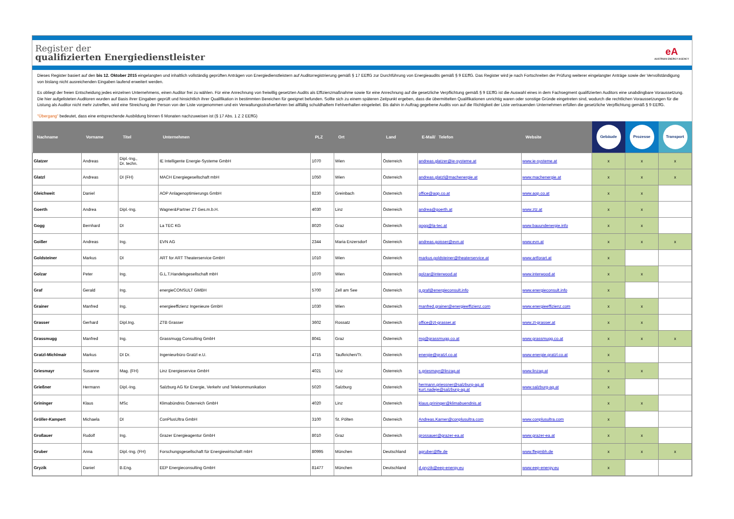Register der
qualifizierten Energiedienstleister
eA
AUSTRIAN ENERGY AGENCY
Dieses Register basiert auf den bis 12. Oktober 2015 eingelangten und inhaltlich vollständig geprüften Anträgen von Energiedienstleistern auf Auditorregistrierung gemäß § 17 EEffG zur Durchführung von Energieaudits gemäß § 9 EEffG. Das Register wird je nach Fortschreiten der Prüfung weiterer eingelangter Anträge sowie der Vervollständigung von bislang nicht ausreichenden Eingaben laufend erweitert werden.
Es obliegt der freien Entscheidung jedes einzelnen Unternehmens, einen Auditor frei zu wählen. Für eine Anrechnung von freiwillig gesetzten Audits als Effizienzmaßnahme sowie für eine Anrechnung auf die gesetzliche Verpflichtung gemäß § 9 EEffG ist die Auswahl eines in dem Fachsegment qualifizierten Auditors eine unabdingbare Voraussetzung. Die hier aufgelisteten Auditoren wurden auf Basis ihrer Eingaben geprüft und hinsichtlich ihrer Qualifikation in bestimmten Bereichen für geeignet befunden. Sollte sich zu einem späteren Zeitpunkt ergeben, dass die übermittelten Qualifikationen unrichtig waren oder sonstige Gründe eingetreten sind, wodurch die rechtlichen Voraussetzungen für die Listung als Auditor nicht mehr zutreffen, wird eine Streichung der Person von der Liste vorgenommen und ein Verwaltungsstrafverfahren bei allfällig schuldhaftem Fehlverhalten eingeleitet. Bis dahin in Auftrag gegebene Audits von auf die Richtigkeit der Liste vertrauenden Unternehmen erfüllen die gesetzliche Verpflichtung gemäß § 9 EEffG.
"Übergang" bedeutet, dass eine entsprechende Ausbildung binnen 6 Monaten nachzuweisen ist (§ 17 Abs. 1 Z 2 EEffG)
| Nachname | Vorname | Titel | Unternehmen | PLZ | Ort | Land | E-Mail/ Telefon | Website | Gebäude | Prozesse | Transport |
| --- | --- | --- | --- | --- | --- | --- | --- | --- | --- | --- | --- |
| Glatzer | Andreas | Dipl.-Ing., Dr. techn. | IE Intelligente Energie-Systeme GmbH | 1070 | Wien | Österreich | andreas.glatzer@ie-systeme.at | www.ie-systeme.at | x | x | x |
| Glatzl | Andreas | DI (FH) | MACH Energiegesellschaft mbH | 1050 | Wien | Österreich | andreas.glatzl@machenergie.at | www.machenergie.at | x | x | x |
| Gleichweit | Daniel | | AOP Anlagenoptimierungs GmbH | 8230 | Greinbach | Österreich | office@aop.co.at | www.aop.co.at | x | x | |
| Goerth | Andrea | Dipl.-Ing. | Wagner&Partner ZT Ges.m.b.H. | 4030 | Linz | Österreich | andrea@goerth.at | www.ztz.at | x | x | |
| Gogg | Bernhard | DI | La TEC KG | 8020 | Graz | Österreich | gogg@la-tec.at | www.bauundenergie.info | x | x | |
| Goißer | Andreas | Ing. | EVN AG | 2344 | Maria Enzersdorf | Österreich | andreas.goisser@evn.at | www.evn.at | x | x | x |
| Goldsteiner | Markus | DI | ART for ART Theaterservice GmbH | 1010 | Wien | Österreich | markus.goldsteiner@theaterservice.at | www.artforart.at | x | | |
| Golzar | Peter | Ing. | G.L.T.Handelsgesellschaft mbH | 1070 | Wien | Österreich | golzar@interwood.at | www.interwood.at | x | x | |
| Graf | Gerald | Ing. | energieCONSULT GMBH | 5700 | Zell am See | Österreich | g.graf@energieconsult.info | www.energieconsult.info | x | | |
| Grainer | Manfred | Ing. | energieeffizienz Ingenieure GmbH | 1030 | Wien | Österreich | manfred.grainer@energieeffizienz.com | www.energieeffizienz.com | x | x | |
| Grasser | Gerhard | Dipl.Ing. | ZTB Grasser | 3602 | Rossatz | Österreich | office@zt-grasser.at | www.zt-grasser.at | x | x | |
| Grassmugg | Manfred | Ing. | Grassmugg Consulting GmbH | 8041 | Graz | Österreich | mg@grassmugg.co.at | www.grassmugg.co.at | x | x | x |
| Gratzl-Michlmair | Markus | DI Dr. | Ingenieurbüro Gratzl e.U. | 4715 | Taufkrichen/Tr. | Österreich | energie@gratzl.co.at | www.energie.gratzl.co.at | x | | |
| Griesmayr | Susanne | Mag. (FH) | Linz Energieservice GmbH | 4021 | Linz | Österreich | s.griesmayr@linzag.at | www.linzag.at | x | x | |
| Grießner | Hermann | Dipl.-Ing. | Salzburg AG für Energie, Verkehr und Telekommunikation | 5020 | Salzburg | Österreich | hermann.griessner@salzburg-ag.at kurt.nadeje@salzburg-ag.at | www.salzburg-ag.at | x | | |
| Grininger | Klaus | MSc | Klimabündnis Österreich GmbH | 4020 | Linz | Österreich | klaus.grininger@klimabuendnis.at | | x | x | |
| Gröller-Kampert | Michaela | DI | ConPlusUltra GmbH | 3100 | St. Pölten | Österreich | Andreas.Karner@conplusultra.com | www.conplusultra.com | x | | |
| Großauer | Rudolf | Ing. | Grazer Energieagentur GmbH | 8010 | Graz | Österreich | grossauer@grazer-ea.at | www.grazer-ea.at | x | x | |
| Gruber | Anna | Dipl.-Ing. (FH) | Forschungsgesellschaft für Energiewirtschaft mbH | 80995 | München | Deutschland | agruber@ffe.de | www.ffegmbh.de | x | x | x |
| Gryzik | Daniel | B.Eng. | EEP Energieconsulting GmbH | 81477 | München | Deutschland | d.gryzik@eep-energy.eu | www.eep-energy.eu | x | | |